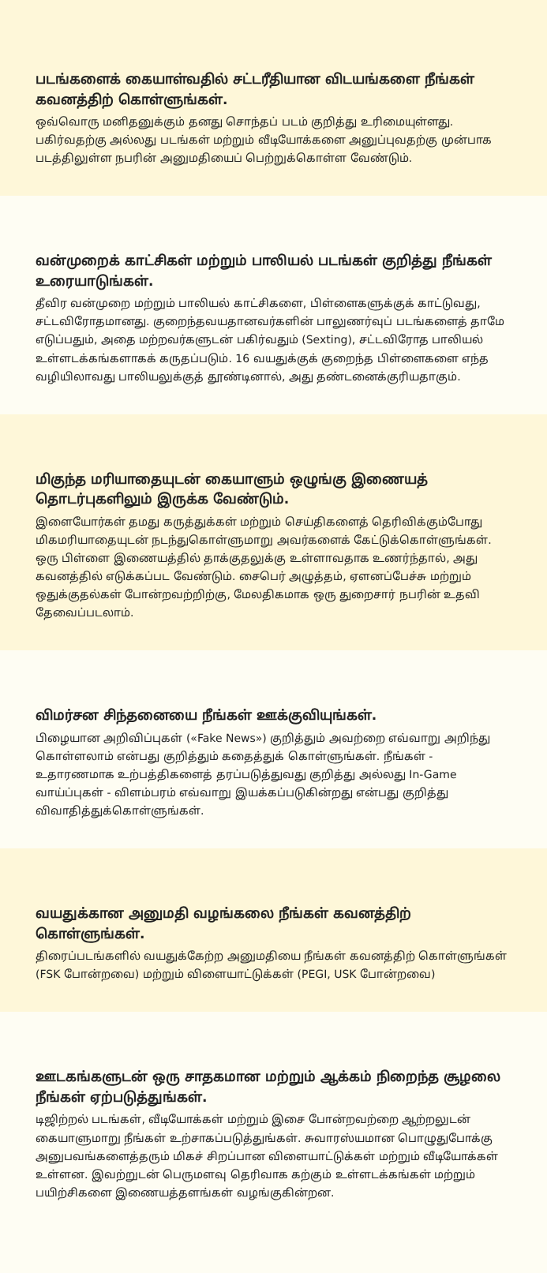படங்களைக் கையாள்வதில் சட்டரீதியான விடயங்களை நீங்கள் கவனத்திற் கொள்ளுங்கள்.
ஒவ்வொரு மனிதனுக்கும் தனது சொந்தப் படம் குறித்து உரிமையுள்ளது. பகிர்வதற்கு அல்லது படங்கள் மற்றும் வீடியோக்களை அனுப்புவதற்கு முன்பாக படத்திலுள்ள நபரின் அனுமதியைப் பெற்றுக்கொள்ள வேண்டும்.
வன்முறைக் காட்சிகள் மற்றும் பாலியல் படங்கள் குறித்து நீங்கள் உரையாடுங்கள்.
தீவிர வன்முறை மற்றும் பாலியல் காட்சிகளை, பிள்ளைகளுக்குக் காட்டுவது, சட்டவிரோதமானது. குறைந்தவயதானவர்களின் பாலுணர்வுப் படங்களைத் தாமே எடுப்பதும், அதை மற்றவர்களுடன் பகிர்வதும் (Sexting), சட்டவிரோத பாலியல் உள்ளடக்கங்களாகக் கருதப்படும். 16 வயதுக்குக் குறைந்த பிள்ளைகளை எந்த வழியிலாவது பாலியலுக்குத் தூண்டினால், அது தண்டனைக்குரியதாகும்.
மிகுந்த மரியாதையுடன் கையாளும் ஒழுங்கு இணையத் தொடர்புகளிலும் இருக்க வேண்டும்.
இளையோர்கள் தமது கருத்துக்கள் மற்றும் செய்திகளைத் தெரிவிக்கும்போது மிகமரியாதையுடன் நடந்துகொள்ளுமாறு அவர்களைக் கேட்டுக்கொள்ளுங்கள். ஒரு பிள்ளை இணையத்தில் தாக்குதலுக்கு உள்ளாவதாக உணர்ந்தால், அது கவனத்தில் எடுக்கப்பட வேண்டும். சைபெர் அழுத்தம், ஏளனப்பேச்சு மற்றும் ஒதுக்குதல்கள் போன்றவற்றிற்கு, மேலதிகமாக ஒரு துறைசார் நபரின் உதவி தேவைப்படலாம்.
விமர்சன சிந்தனையை நீங்கள் ஊக்குவியுங்கள்.
பிழையான அறிவிப்புகள் («Fake News») குறித்தும் அவற்றை எவ்வாறு அறிந்து கொள்ளலாம் என்பது குறித்தும் கதைத்துக் கொள்ளுங்கள். நீங்கள் - உதாரணமாக உற்பத்திகளைத் தரப்படுத்துவது குறித்து அல்லது In-Game வாய்ப்புகள் - விளம்பரம் எவ்வாறு இயக்கப்படுகின்றது என்பது குறித்து விவாதித்துக்கொள்ளுங்கள்.
வயதுக்கான அனுமதி வழங்கலை நீங்கள் கவனத்திற் கொள்ளுங்கள்.
திரைப்படங்களில் வயதுக்கேற்ற அனுமதியை நீங்கள் கவனத்திற் கொள்ளுங்கள் (FSK போன்றவை) மற்றும் விளையாட்டுக்கள் (PEGI, USK போன்றவை)
ஊடகங்களுடன் ஒரு சாதகமான மற்றும் ஆக்கம் நிறைந்த சூழலை நீங்கள் ஏற்படுத்துங்கள்.
டிஜிற்றல் படங்கள், வீடியோக்கள் மற்றும் இசை போன்றவற்றை ஆற்றலுடன் கையாளுமாறு நீங்கள் உற்சாகப்படுத்துங்கள். சுவாரஸ்யமான பொழுதுபோக்கு அனுபவங்களைத்தரும் மிகச் சிறப்பான விளையாட்டுக்கள் மற்றும் வீடியோக்கள் உள்ளன. இவற்றுடன் பெருமளவு தெரிவாக கற்கும் உள்ளடக்கங்கள் மற்றும் பயிற்சிகளை இணையத்தளங்கள் வழங்குகின்றன.